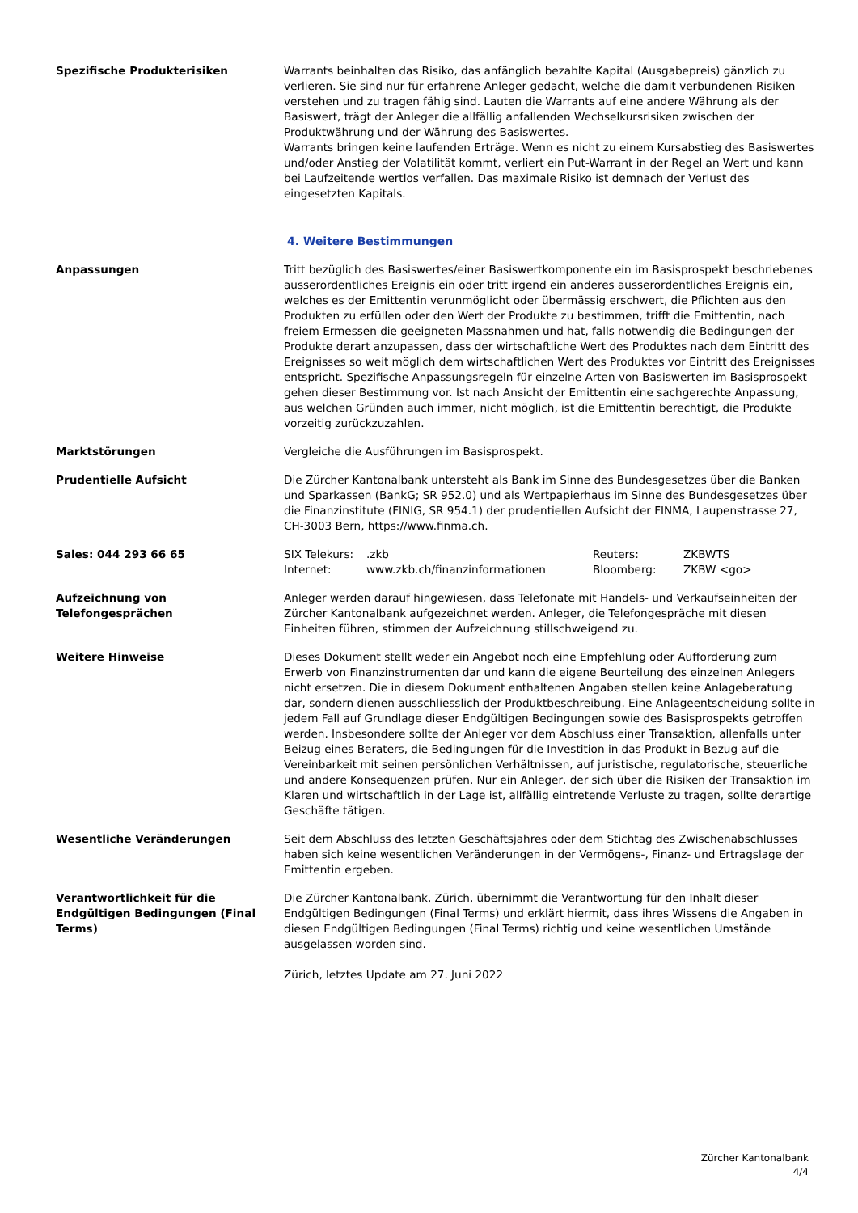Spezifische Produkterisiken Warrants beinhalten das Risiko, das anfänglich bezahlte Kapital (Ausgabepreis) gänzlich zu verlieren. Sie sind nur für erfahrene Anleger gedacht, welche die damit verbundenen Risiken verstehen und zu tragen fähig sind. Lauten die Warrants auf eine andere Währung als der Basiswert, trägt der Anleger die allfällig anfallenden Wechselkursrisiken zwischen der Produktwährung und der Währung des Basiswertes.
Warrants bringen keine laufenden Erträge. Wenn es nicht zu einem Kursabstieg des Basiswertes und/oder Anstieg der Volatilität kommt, verliert ein Put-Warrant in der Regel an Wert und kann bei Laufzeitende wertlos verfallen. Das maximale Risiko ist demnach der Verlust des eingesetzten Kapitals.
4. Weitere Bestimmungen
Anpassungen Tritt bezüglich des Basiswertes/einer Basiswertkomponente ein im Basisprospekt beschriebenes ausserordentliches Ereignis ein oder tritt irgend ein anderes ausserordentliches Ereignis ein, welches es der Emittentin verunmöglicht oder übermässig erschwert, die Pflichten aus den Produkten zu erfüllen oder den Wert der Produkte zu bestimmen, trifft die Emittentin, nach freiem Ermessen die geeigneten Massnahmen und hat, falls notwendig die Bedingungen der Produkte derart anzupassen, dass der wirtschaftliche Wert des Produktes nach dem Eintritt des Ereignisses so weit möglich dem wirtschaftlichen Wert des Produktes vor Eintritt des Ereignisses entspricht. Spezifische Anpassungsregeln für einzelne Arten von Basiswerten im Basisprospekt gehen dieser Bestimmung vor. Ist nach Ansicht der Emittentin eine sachgerechte Anpassung, aus welchen Gründen auch immer, nicht möglich, ist die Emittentin berechtigt, die Produkte vorzeitig zurückzuzahlen.
Marktstörungen Vergleiche die Ausführungen im Basisprospekt.
Prudentielle Aufsicht Die Zürcher Kantonalbank untersteht als Bank im Sinne des Bundesgesetzes über die Banken und Sparkassen (BankG; SR 952.0) und als Wertpapierhaus im Sinne des Bundesgesetzes über die Finanzinstitute (FINIG, SR 954.1) der prudentiellen Aufsicht der FINMA, Laupenstrasse 27, CH-3003 Bern, https://www.finma.ch.
Sales: 044 293 66 65
| SIX Telekurs: | .zkb | Reuters: | ZKBWTS |
| Internet: | www.zkb.ch/finanzinformationen | Bloomberg: | ZKBW <go> |
Aufzeichnung von
Telefongesprächen
Anleger werden darauf hingewiesen, dass Telefonate mit Handels- und Verkaufseinheiten der Zürcher Kantonalbank aufgezeichnet werden. Anleger, die Telefongespräche mit diesen Einheiten führen, stimmen der Aufzeichnung stillschweigend zu.
Weitere Hinweise Dieses Dokument stellt weder ein Angebot noch eine Empfehlung oder Aufforderung zum Erwerb von Finanzinstrumenten dar und kann die eigene Beurteilung des einzelnen Anlegers nicht ersetzen. Die in diesem Dokument enthaltenen Angaben stellen keine Anlageberatung dar, sondern dienen ausschliesslich der Produktbeschreibung. Eine Anlageentscheidung sollte in jedem Fall auf Grundlage dieser Endgültigen Bedingungen sowie des Basisprospekts getroffen werden. Insbesondere sollte der Anleger vor dem Abschluss einer Transaktion, allenfalls unter Beizug eines Beraters, die Bedingungen für die Investition in das Produkt in Bezug auf die Vereinbarkeit mit seinen persönlichen Verhältnissen, auf juristische, regulatorische, steuerliche und andere Konsequenzen prüfen. Nur ein Anleger, der sich über die Risiken der Transaktion im Klaren und wirtschaftlich in der Lage ist, allfällig eintretende Verluste zu tragen, sollte derartige Geschäfte tätigen.
Wesentliche Veränderungen Seit dem Abschluss des letzten Geschäftsjahres oder dem Stichtag des Zwischenabschlusses haben sich keine wesentlichen Veränderungen in der Vermögens-, Finanz- und Ertragslage der Emittentin ergeben.
Verantwortlichkeit für die Endgültigen Bedingungen (Final Terms)
Die Zürcher Kantonalbank, Zürich, übernimmt die Verantwortung für den Inhalt dieser Endgültigen Bedingungen (Final Terms) und erklärt hiermit, dass ihres Wissens die Angaben in diesen Endgültigen Bedingungen (Final Terms) richtig und keine wesentlichen Umstände ausgelassen worden sind.
Zürich, letztes Update am 27. Juni 2022
Zürcher Kantonalbank
4/4